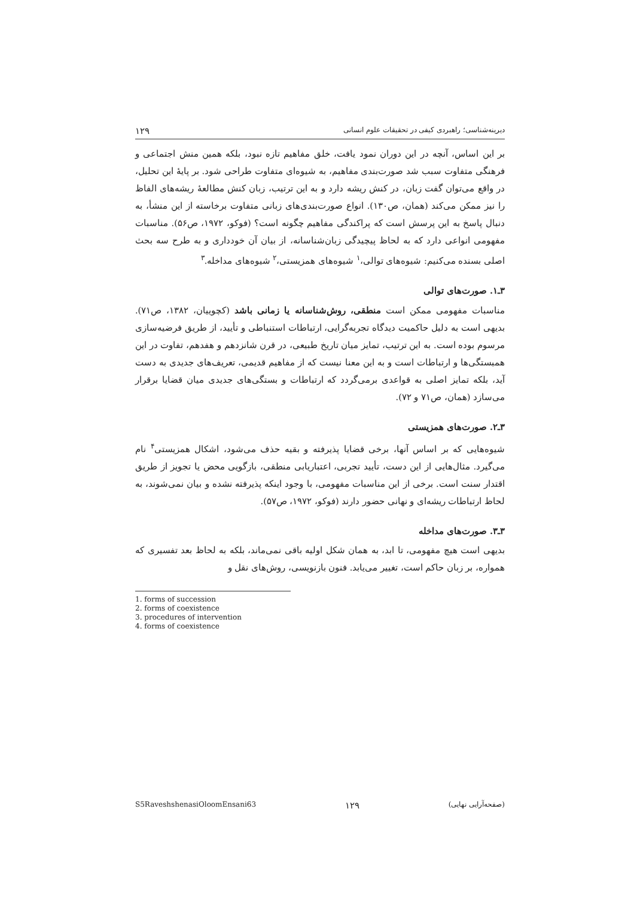دیرینه‌شناسی؛ راهبردی کیفی در تحقیقات علوم انسانی ۱۲۹
بر این اساس، آنچه در این دوران نمود یافت، خلق مفاهیم تازه نبود، بلکه همین منش اجتماعی و فرهنگی متفاوت سبب شد صورت‌بندی مفاهیم، به شیوه‌ای متفاوت طراحی شود. بر پایهٔ این تحلیل، در واقع می‌توان گفت زبان، در کنش ریشه دارد و به این ترتیب، زبان کنش مطالعهٔ ریشه‌های الفاظ را نیز ممکن می‌کند (همان، ص۱۳۰). انواع صورت‌بندی‌های زبانی متفاوت برخاسته از این منشأ، به دنبال پاسخ به این پرسش است که پراکندگی مفاهیم چگونه است؟ (فوکو، ۱۹۷۲، ص۵۶). مناسبات مفهومی انواعی دارد که به لحاظ پیچیدگی زبان‌شناسانه، از بیان آن خودداری و به طرح سه بحث اصلی بسنده می‌کنیم: شیوه‌های توالی،<sup>۱</sup> شیوه‌های همزیستی،<sup>۲</sup> شیوه‌های مداخله.<sup>۳</sup>
۳ـ۱. صورت‌های توالی
مناسبات مفهومی ممکن است منطقی، روش‌شناسانه یا زمانی باشد (کچوییان، ۱۳۸۲، ص۷۱). بدیهی است به دلیل حاکمیت دیدگاه تجربه‌گرایی، ارتباطات استنباطی و تأیید، از طریق فرضیه‌سازی مرسوم بوده است. به این ترتیب، تمایز میان تاریخ طبیعی، در قرن شانزدهم و هفدهم، تفاوت در این همبستگی‌ها و ارتباطات است و به این معنا نیست که از مفاهیم قدیمی، تعریف‌های جدیدی به دست آید، بلکه تمایز اصلی به قواعدی برمی‌گردد که ارتباطات و بستگی‌های جدیدی میان قضایا برقرار می‌سازد (همان، ص۷۱ و ۷۲).
۳ـ۲. صورت‌های همزیستی
شیوه‌هایی که بر اساس آنها، برخی قضایا پذیرفته و بقیه حذف می‌شود، اشکال همزیستی<sup>۴</sup> نام می‌گیرد. مثال‌هایی از این دست، تأیید تجربی، اعتباریابی منطقی، بازگویی محض یا تجویز از طریق اقتدار سنت است. برخی از این مناسبات مفهومی، با وجود اینکه پذیرفته نشده و بیان نمی‌شوند، به لحاظ ارتباطات ریشه‌ای و نهانی حضور دارند (فوکو، ۱۹۷۲، ص۵۷).
۳ـ۳. صورت‌های مداخله
بدیهی است هیچ مفهومی، تا ابد، به همان شکل اولیه باقی نمی‌ماند، بلکه به لحاظ بعد تفسیری که همواره، بر زبان حاکم است، تغییر می‌یابد. فنون بازنویسی، روش‌های نقل و
1. forms of succession
2. forms of coexistence
3. procedures of intervention
4. forms of coexistence
S5RaveshshenasiOloomEnsani63 ۱۲۹ (صفحه‌آرایی نهایی)